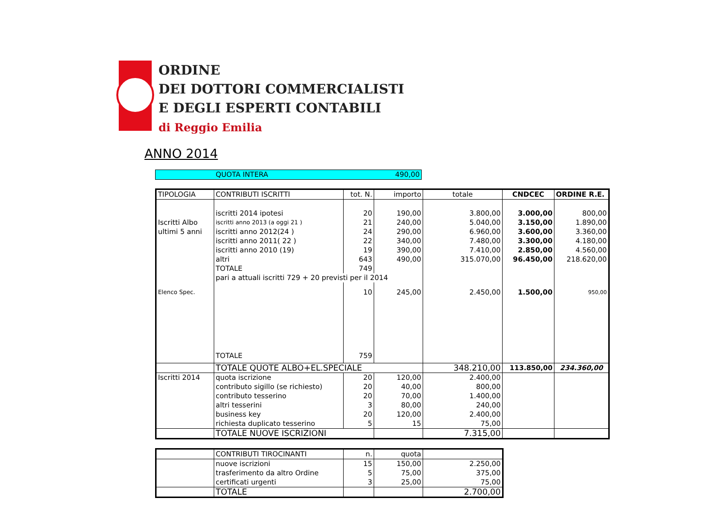ORDINE
DEI DOTTORI COMMERCIALISTI
E DEGLI ESPERTI CONTABILI
di Reggio Emilia
ANNO 2014
| | QUOTA INTERA | 490,00 |
| TIPOLOGIA | CONTRIBUTI ISCRITTI | tot. N. | importo | totale | CNDCEC | ORDINE R.E. |
| --- | --- | --- | --- | --- | --- | --- |
| | iscritti 2014 ipotesi | 20 | 190,00 | 3.800,00 | 3.000,00 | 800,00 |
| Iscritti Albo | iscritti anno 2013 (a oggi 21 ) | 21 | 240,00 | 5.040,00 | 3.150,00 | 1.890,00 |
| ultimi 5 anni | iscritti anno 2012(24 ) | 24 | 290,00 | 6.960,00 | 3.600,00 | 3.360,00 |
| | iscritti anno 2011( 22 ) | 22 | 340,00 | 7.480,00 | 3.300,00 | 4.180,00 |
| | iscritti anno 2010 (19) | 19 | 390,00 | 7.410,00 | 2.850,00 | 4.560,00 |
| | altri | 643 | 490,00 | 315.070,00 | 96.450,00 | 218.620,00 |
| | TOTALE | 749 | | | | |
| | pari a attuali iscritti 729 + 20 previsti per il 2014 | | | | | |
| Elenco Spec. | | 10 | 245,00 | 2.450,00 | 1.500,00 | 950,00 |
| | TOTALE | 759 | | | | |
| | TOTALE QUOTE ALBO+EL.SPECIALE | | | 348.210,00 | 113.850,00 | 234.360,00 |
| Iscritti 2014 | quota iscrizione | 20 | 120,00 | 2.400,00 | | |
| | contributo sigillo (se richiesto) | 20 | 40,00 | 800,00 | | |
| | contributo tesserino | 20 | 70,00 | 1.400,00 | | |
| | altri tesserini | 3 | 80,00 | 240,00 | | |
| | business key | 20 | 120,00 | 2.400,00 | | |
| | richiesta duplicato tesserino | 5 | 15 | 75,00 | | |
| | TOTALE NUOVE ISCRIZIONI | | | 7.315,00 | | |
| | CONTRIBUTI TIROCINANTI | n. | quota | |
| | nuove iscrizioni | 15 | 150,00 | 2.250,00 |
| | trasferimento da altro Ordine | 5 | 75,00 | 375,00 |
| | certificati urgenti | 3 | 25,00 | 75,00 |
| | TOTALE | | | 2.700,00 |